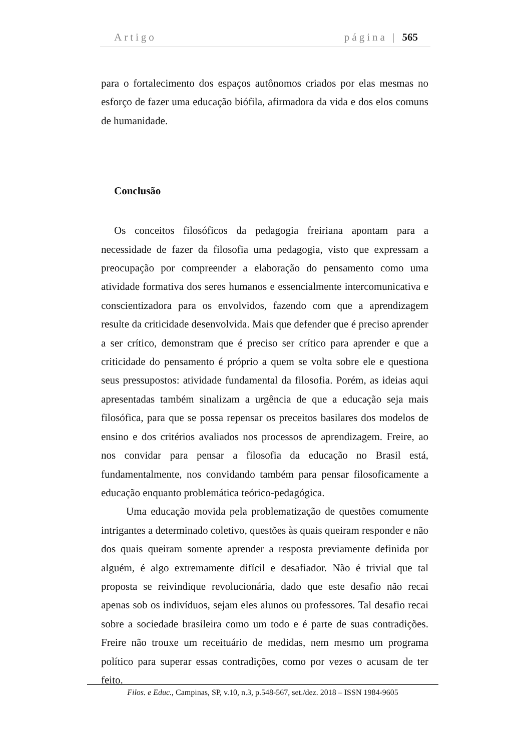Artigo página | 565
para o fortalecimento dos espaços autônomos criados por elas mesmas no esforço de fazer uma educação biófila, afirmadora da vida e dos elos comuns de humanidade.
Conclusão
Os conceitos filosóficos da pedagogia freiriana apontam para a necessidade de fazer da filosofia uma pedagogia, visto que expressam a preocupação por compreender a elaboração do pensamento como uma atividade formativa dos seres humanos e essencialmente intercomunicativa e conscientizadora para os envolvidos, fazendo com que a aprendizagem resulte da criticidade desenvolvida. Mais que defender que é preciso aprender a ser crítico, demonstram que é preciso ser crítico para aprender e que a criticidade do pensamento é próprio a quem se volta sobre ele e questiona seus pressupostos: atividade fundamental da filosofia. Porém, as ideias aqui apresentadas também sinalizam a urgência de que a educação seja mais filosófica, para que se possa repensar os preceitos basilares dos modelos de ensino e dos critérios avaliados nos processos de aprendizagem. Freire, ao nos convidar para pensar a filosofia da educação no Brasil está, fundamentalmente, nos convidando também para pensar filosoficamente a educação enquanto problemática teórico-pedagógica.
Uma educação movida pela problematização de questões comumente intrigantes a determinado coletivo, questões às quais queiram responder e não dos quais queiram somente aprender a resposta previamente definida por alguém, é algo extremamente difícil e desafiador. Não é trivial que tal proposta se reivindique revolucionária, dado que este desafio não recai apenas sob os indivíduos, sejam eles alunos ou professores. Tal desafio recai sobre a sociedade brasileira como um todo e é parte de suas contradições. Freire não trouxe um receituário de medidas, nem mesmo um programa político para superar essas contradições, como por vezes o acusam de ter feito.
Filos. e Educ., Campinas, SP, v.10, n.3, p.548-567, set./dez. 2018 – ISSN 1984-9605